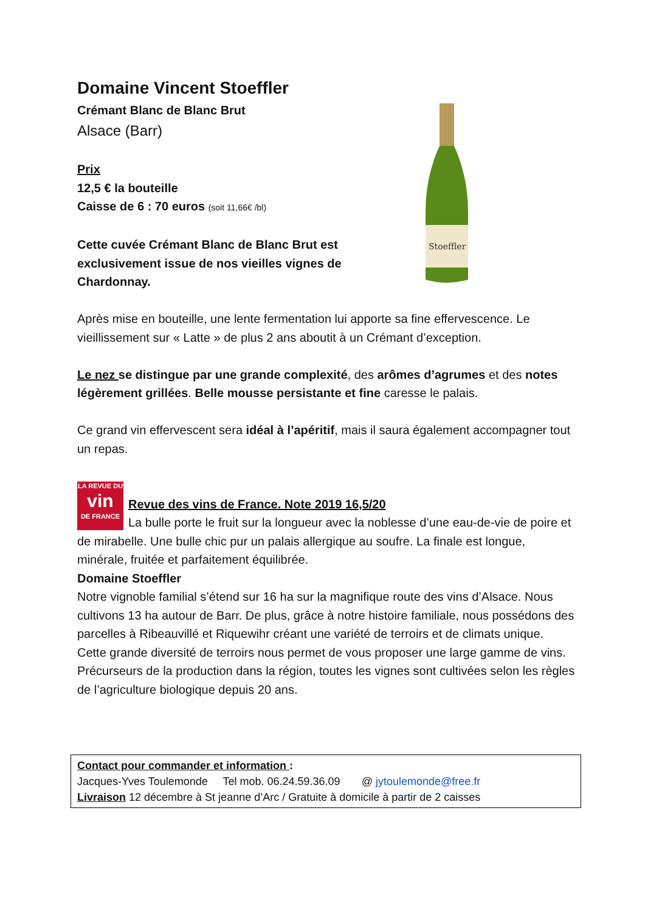Stoeffler
Domaine Vincent Stoeffler
Crémant Blanc de Blanc Brut
Alsace (Barr)
Prix
12,5 € la bouteille
Caisse de 6 : 70 euros (soit 11,66€ /bl)
Cette cuvée Crémant Blanc de Blanc Brut est exclusivement issue de nos vieilles vignes de Chardonnay.
Après mise en bouteille, une lente fermentation lui apporte sa fine effervescence. Le vieillissement sur « Latte » de plus 2 ans aboutit à un Crémant d’exception.
Le nez se distingue par une grande complexité, des arômes d’agrumes et des notes légèrement grillées. Belle mousse persistante et fine caresse le palais.
Ce grand vin effervescent sera idéal à l’apéritif, mais il saura également accompagner tout un repas.
LA REVUE DU
vin
DE FRANCE
Revue des vins de France. Note 2019 16,5/20
La bulle porte le fruit sur la longueur avec la noblesse d’une eau-de-vie de poire et de mirabelle. Une bulle chic pur un palais allergique au soufre. La finale est longue, minérale, fruitée et parfaitement équilibrée.
Domaine Stoeffler
Notre vignoble familial s’étend sur 16 ha sur la magnifique route des vins d’Alsace. Nous cultivons 13 ha autour de Barr. De plus, grâce à notre histoire familiale, nous possédons des parcelles à Ribeauvillé et Riquewihr créant une variété de terroirs et de climats unique. Cette grande diversité de terroirs nous permet de vous proposer une large gamme de vins. Précurseurs de la production dans la région, toutes les vignes sont cultivées selon les règles de l’agriculture biologique depuis 20 ans.
Contact pour commander et information :
Jacques-Yves Toulemonde Tel mob. 06.24.59.36.09 @ jytoulemonde@free.fr
Livraison 12 décembre à St jeanne d’Arc / Gratuite à domicile à partir de 2 caisses